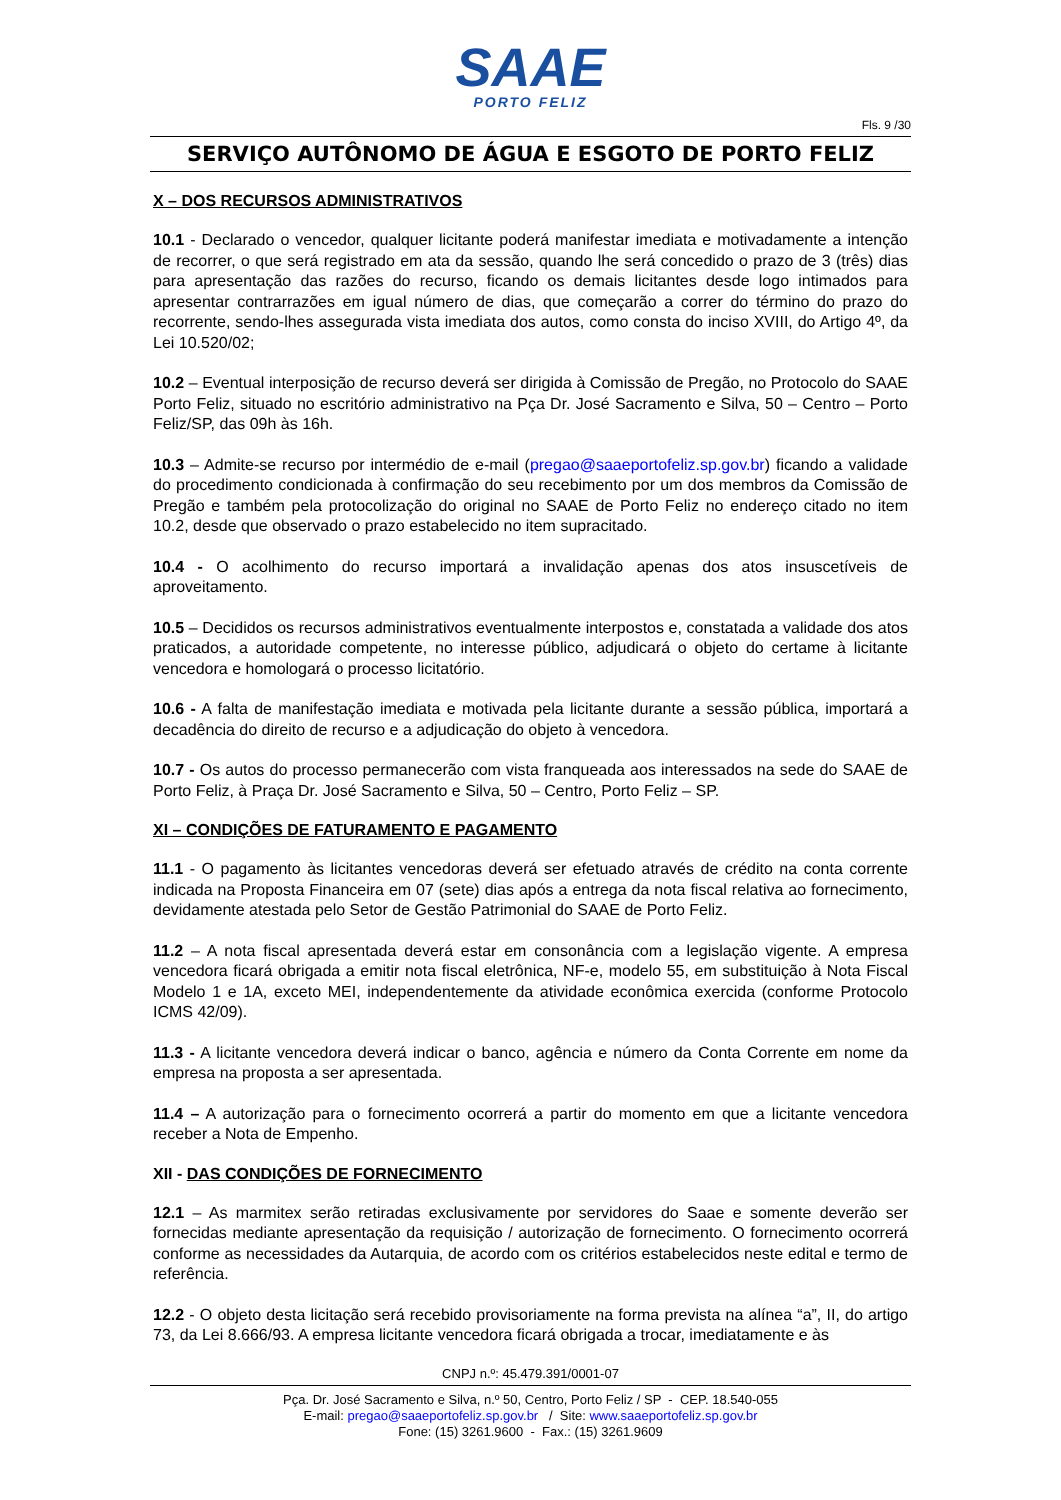SAAE
PORTO FELIZ
Fls. 9 /30
SERVIÇO AUTÔNOMO DE ÁGUA E ESGOTO DE PORTO FELIZ
X – DOS RECURSOS ADMINISTRATIVOS
10.1 - Declarado o vencedor, qualquer licitante poderá manifestar imediata e motivadamente a intenção de recorrer, o que será registrado em ata da sessão, quando lhe será concedido o prazo de 3 (três) dias para apresentação das razões do recurso, ficando os demais licitantes desde logo intimados para apresentar contrarrazões em igual número de dias, que começarão a correr do término do prazo do recorrente, sendo-lhes assegurada vista imediata dos autos, como consta do inciso XVIII, do Artigo 4º, da Lei 10.520/02;
10.2 – Eventual interposição de recurso deverá ser dirigida à Comissão de Pregão, no Protocolo do SAAE Porto Feliz, situado no escritório administrativo na Pça Dr. José Sacramento e Silva, 50 – Centro – Porto Feliz/SP, das 09h às 16h.
10.3 – Admite-se recurso por intermédio de e-mail (pregao@saaeportofeliz.sp.gov.br) ficando a validade do procedimento condicionada à confirmação do seu recebimento por um dos membros da Comissão de Pregão e também pela protocolização do original no SAAE de Porto Feliz no endereço citado no item 10.2, desde que observado o prazo estabelecido no item supracitado.
10.4 - O acolhimento do recurso importará a invalidação apenas dos atos insuscetíveis de aproveitamento.
10.5 – Decididos os recursos administrativos eventualmente interpostos e, constatada a validade dos atos praticados, a autoridade competente, no interesse público, adjudicará o objeto do certame à licitante vencedora e homologará o processo licitatório.
10.6 - A falta de manifestação imediata e motivada pela licitante durante a sessão pública, importará a decadência do direito de recurso e a adjudicação do objeto à vencedora.
10.7 - Os autos do processo permanecerão com vista franqueada aos interessados na sede do SAAE de Porto Feliz, à Praça Dr. José Sacramento e Silva, 50 – Centro, Porto Feliz – SP.
XI – CONDIÇÕES DE FATURAMENTO E PAGAMENTO
11.1 - O pagamento às licitantes vencedoras deverá ser efetuado através de crédito na conta corrente indicada na Proposta Financeira em 07 (sete) dias após a entrega da nota fiscal relativa ao fornecimento, devidamente atestada pelo Setor de Gestão Patrimonial do SAAE de Porto Feliz.
11.2 – A nota fiscal apresentada deverá estar em consonância com a legislação vigente. A empresa vencedora ficará obrigada a emitir nota fiscal eletrônica, NF-e, modelo 55, em substituição à Nota Fiscal Modelo 1 e 1A, exceto MEI, independentemente da atividade econômica exercida (conforme Protocolo ICMS 42/09).
11.3 - A licitante vencedora deverá indicar o banco, agência e número da Conta Corrente em nome da empresa na proposta a ser apresentada.
11.4 – A autorização para o fornecimento ocorrerá a partir do momento em que a licitante vencedora receber a Nota de Empenho.
XII - DAS CONDIÇÕES DE FORNECIMENTO
12.1 – As marmitex serão retiradas exclusivamente por servidores do Saae e somente deverão ser fornecidas mediante apresentação da requisição / autorização de fornecimento. O fornecimento ocorrerá conforme as necessidades da Autarquia, de acordo com os critérios estabelecidos neste edital e termo de referência.
12.2 - O objeto desta licitação será recebido provisoriamente na forma prevista na alínea “a”, II, do artigo 73, da Lei 8.666/93. A empresa licitante vencedora ficará obrigada a trocar, imediatamente e às
CNPJ n.º: 45.479.391/0001-07
Pça. Dr. José Sacramento e Silva, n.º 50, Centro, Porto Feliz / SP - CEP. 18.540-055
E-mail: pregao@saaeportofeliz.sp.gov.br / Site: www.saaeportofeliz.sp.gov.br
Fone: (15) 3261.9600 - Fax.: (15) 3261.9609